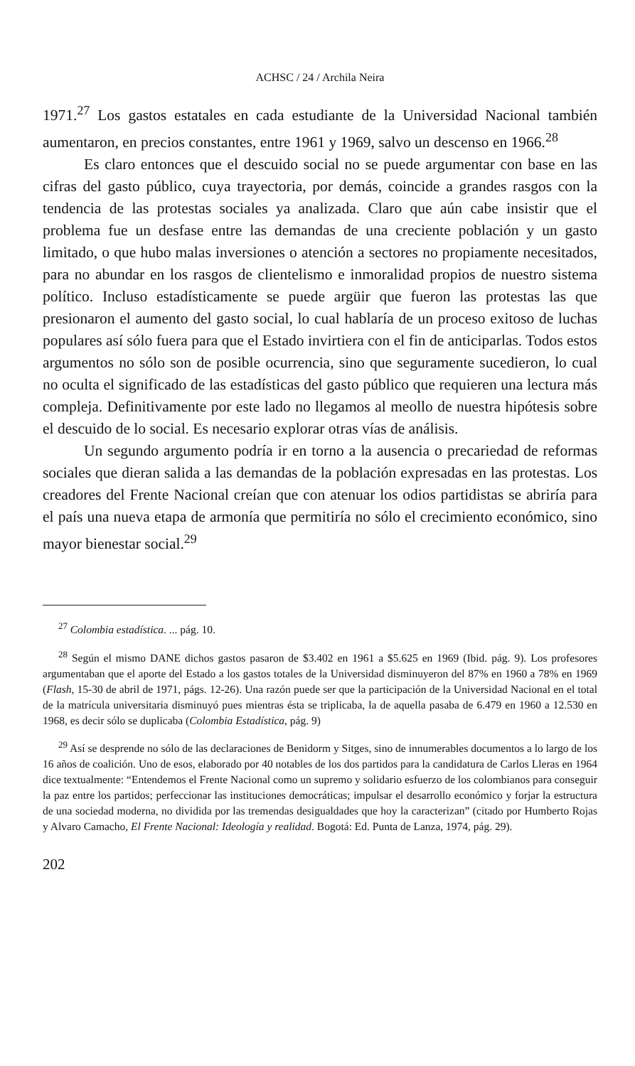ACHSC / 24 / Archila Neira
1971.<sup>27</sup> Los gastos estatales en cada estudiante de la Universidad Nacional también aumentaron, en precios constantes, entre 1961 y 1969, salvo un descenso en 1966.<sup>28</sup>
Es claro entonces que el descuido social no se puede argumentar con base en las cifras del gasto público, cuya trayectoria, por demás, coincide a grandes rasgos con la tendencia de las protestas sociales ya analizada. Claro que aún cabe insistir que el problema fue un desfase entre las demandas de una creciente población y un gasto limitado, o que hubo malas inversiones o atención a sectores no propiamente necesitados, para no abundar en los rasgos de clientelismo e inmoralidad propios de nuestro sistema político. Incluso estadísticamente se puede argüir que fueron las protestas las que presionaron el aumento del gasto social, lo cual hablaría de un proceso exitoso de luchas populares así sólo fuera para que el Estado invirtiera con el fin de anticiparlas. Todos estos argumentos no sólo son de posible ocurrencia, sino que seguramente sucedieron, lo cual no oculta el significado de las estadísticas del gasto público que requieren una lectura más compleja. Definitivamente por este lado no llegamos al meollo de nuestra hipótesis sobre el descuido de lo social. Es necesario explorar otras vías de análisis.
Un segundo argumento podría ir en torno a la ausencia o precariedad de reformas sociales que dieran salida a las demandas de la población expresadas en las protestas. Los creadores del Frente Nacional creían que con atenuar los odios partidistas se abriría para el país una nueva etapa de armonía que permitiría no sólo el crecimiento económico, sino mayor bienestar social.<sup>29</sup>
<sup>27</sup> Colombia estadística. ... pág. 10.
<sup>28</sup> Según el mismo DANE dichos gastos pasaron de $3.402 en 1961 a $5.625 en 1969 (Ibid. pág. 9). Los profesores argumentaban que el aporte del Estado a los gastos totales de la Universidad disminuyeron del 87% en 1960 a 78% en 1969 (Flash, 15-30 de abril de 1971, págs. 12-26). Una razón puede ser que la participación de la Universidad Nacional en el total de la matrícula universitaria disminuyó pues mientras ésta se triplicaba, la de aquella pasaba de 6.479 en 1960 a 12.530 en 1968, es decir sólo se duplicaba (Colombia Estadística, pág. 9)
<sup>29</sup> Así se desprende no sólo de las declaraciones de Benidorm y Sitges, sino de innumerables documentos a lo largo de los 16 años de coalición. Uno de esos, elaborado por 40 notables de los dos partidos para la candidatura de Carlos Lleras en 1964 dice textualmente: “Entendemos el Frente Nacional como un supremo y solidario esfuerzo de los colombianos para conseguir la paz entre los partidos; perfeccionar las instituciones democráticas; impulsar el desarrollo económico y forjar la estructura de una sociedad moderna, no dividida por las tremendas desigualdades que hoy la caracterizan” (citado por Humberto Rojas y Alvaro Camacho, El Frente Nacional: Ideología y realidad. Bogotá: Ed. Punta de Lanza, 1974, pág. 29).
202